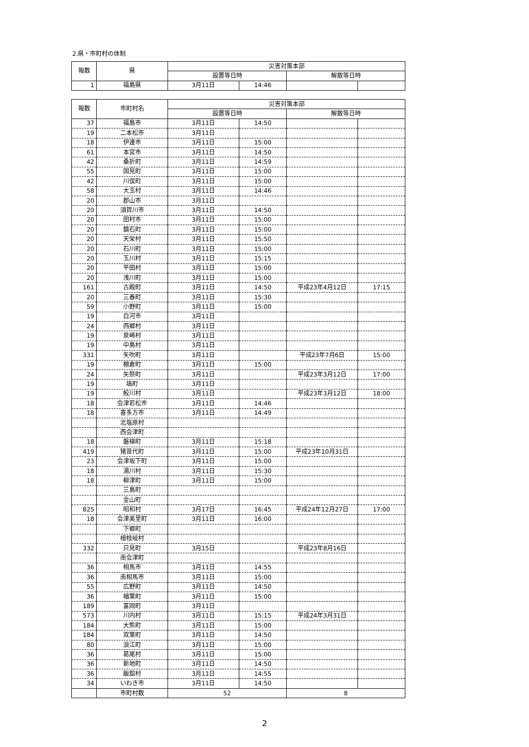2.県・市町村の体制
| 報数 | 県 | 災害対策本部 | | | |
| --- | --- | --- | --- | --- | --- |
| | | 設置等日時 | | 解散等日時 | |
| 1 | 福島県 | 3月11日 | 14:46 | | |
| 報数 | 市町村名 | 災害対策本部 | | | |
| --- | --- | --- | --- | --- | --- |
| | | 設置等日時 | | 解散等日時 | |
| 37 | 福島市 | 3月11日 | 14:50 | | |
| 19 | 二本松市 | 3月11日 | | | |
| 18 | 伊達市 | 3月11日 | 15:00 | | |
| 61 | 本宮市 | 3月11日 | 14:50 | | |
| 42 | 桑折町 | 3月11日 | 14:59 | | |
| 55 | 国見町 | 3月11日 | 15:00 | | |
| 42 | 川俣町 | 3月11日 | 15:00 | | |
| 58 | 大玉村 | 3月11日 | 14:46 | | |
| 20 | 郡山市 | 3月11日 | | | |
| 20 | 須賀川市 | 3月11日 | 14:50 | | |
| 20 | 田村市 | 3月11日 | 15:00 | | |
| 20 | 鏡石町 | 3月11日 | 15:00 | | |
| 20 | 天栄村 | 3月11日 | 15:50 | | |
| 20 | 石川町 | 3月11日 | 15:00 | | |
| 20 | 玉川村 | 3月11日 | 15:15 | | |
| 20 | 平田村 | 3月11日 | 15:00 | | |
| 20 | 浅川町 | 3月11日 | 15:00 | | |
| 161 | 古殿町 | 3月11日 | 14:50 | 平成23年4月12日 | 17:15 |
| 20 | 三春町 | 3月11日 | 15:30 | | |
| 59 | 小野町 | 3月11日 | 15:00 | | |
| 19 | 白河市 | 3月11日 | | | |
| 24 | 西郷村 | 3月11日 | | | |
| 19 | 泉崎村 | 3月11日 | | | |
| 19 | 中島村 | 3月11日 | | | |
| 331 | 矢吹町 | 3月11日 | | 平成23年7月6日 | 15:00 |
| 19 | 棚倉町 | 3月11日 | 15:00 | | |
| 24 | 矢祭町 | 3月11日 | | 平成23年3月12日 | 17:00 |
| 19 | 塙町 | 3月11日 | | | |
| 19 | 鮫川村 | 3月11日 | | 平成23年3月12日 | 18:00 |
| 18 | 会津若松市 | 3月11日 | 14:46 | | |
| 18 | 喜多方市 | 3月11日 | 14:49 | | |
| | 北塩原村 | | | | |
| | 西会津町 | | | | |
| 18 | 磐梯町 | 3月11日 | 15:18 | | |
| 419 | 猪苗代町 | 3月11日 | 15:00 | 平成23年10月31日 | |
| 23 | 会津坂下町 | 3月11日 | 15:00 | | |
| 18 | 湯川村 | 3月11日 | 15:30 | | |
| 18 | 柳津町 | 3月11日 | 15:00 | | |
| | 三島町 | | | | |
| | 金山町 | | | | |
| 825 | 昭和村 | 3月17日 | 16:45 | 平成24年12月27日 | 17:00 |
| 18 | 会津美里町 | 3月11日 | 16:00 | | |
| | 下郷町 | | | | |
| | 檜枝岐村 | | | | |
| 332 | 只見町 | 3月15日 | | 平成23年8月16日 | |
| | 南会津町 | | | | |
| 36 | 相馬市 | 3月11日 | 14:55 | | |
| 36 | 南相馬市 | 3月11日 | 15:00 | | |
| 55 | 広野町 | 3月11日 | 14:50 | | |
| 36 | 楢葉町 | 3月11日 | 15:00 | | |
| 189 | 富岡町 | 3月11日 | | | |
| 573 | 川内村 | 3月11日 | 15:15 | 平成24年3月31日 | |
| 184 | 大熊町 | 3月11日 | 15:00 | | |
| 184 | 双葉町 | 3月11日 | 14:50 | | |
| 80 | 浪江町 | 3月11日 | 15:00 | | |
| 36 | 葛尾村 | 3月11日 | 15:00 | | |
| 36 | 新地町 | 3月11日 | 14:50 | | |
| 36 | 飯舘村 | 3月11日 | 14:55 | | |
| 34 | いわき市 | 3月11日 | 14:50 | | |
| | 市町村数 | 52 | | 8 | |
2